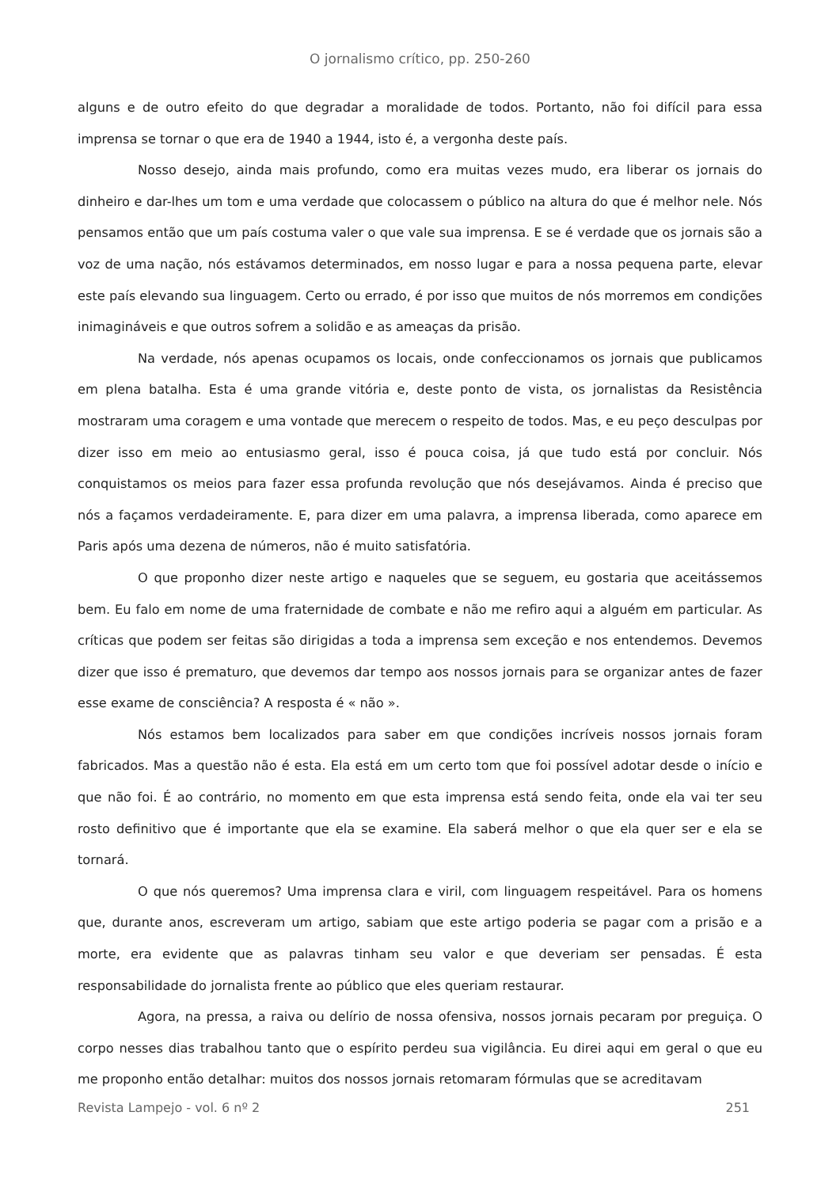O jornalismo crítico, pp. 250-260
alguns e de outro efeito do que degradar a moralidade de todos. Portanto, não foi difícil para essa imprensa se tornar o que era de 1940 a 1944, isto é, a vergonha deste país.
Nosso desejo, ainda mais profundo, como era muitas vezes mudo, era liberar os jornais do dinheiro e dar-lhes um tom e uma verdade que colocassem o público na altura do que é melhor nele. Nós pensamos então que um país costuma valer o que vale sua imprensa. E se é verdade que os jornais são a voz de uma nação, nós estávamos determinados, em nosso lugar e para a nossa pequena parte, elevar este país elevando sua linguagem. Certo ou errado, é por isso que muitos de nós morremos em condições inimagináveis e que outros sofrem a solidão e as ameaças da prisão.
Na verdade, nós apenas ocupamos os locais, onde confeccionamos os jornais que publicamos em plena batalha. Esta é uma grande vitória e, deste ponto de vista, os jornalistas da Resistência mostraram uma coragem e uma vontade que merecem o respeito de todos. Mas, e eu peço desculpas por dizer isso em meio ao entusiasmo geral, isso é pouca coisa, já que tudo está por concluir. Nós conquistamos os meios para fazer essa profunda revolução que nós desejávamos. Ainda é preciso que nós a façamos verdadeiramente. E, para dizer em uma palavra, a imprensa liberada, como aparece em Paris após uma dezena de números, não é muito satisfatória.
O que proponho dizer neste artigo e naqueles que se seguem, eu gostaria que aceitássemos bem. Eu falo em nome de uma fraternidade de combate e não me refiro aqui a alguém em particular. As críticas que podem ser feitas são dirigidas a toda a imprensa sem exceção e nos entendemos. Devemos dizer que isso é prematuro, que devemos dar tempo aos nossos jornais para se organizar antes de fazer esse exame de consciência? A resposta é « não ».
Nós estamos bem localizados para saber em que condições incríveis nossos jornais foram fabricados. Mas a questão não é esta. Ela está em um certo tom que foi possível adotar desde o início e que não foi. É ao contrário, no momento em que esta imprensa está sendo feita, onde ela vai ter seu rosto definitivo que é importante que ela se examine. Ela saberá melhor o que ela quer ser e ela se tornará.
O que nós queremos? Uma imprensa clara e viril, com linguagem respeitável. Para os homens que, durante anos, escreveram um artigo, sabiam que este artigo poderia se pagar com a prisão e a morte, era evidente que as palavras tinham seu valor e que deveriam ser pensadas. É esta responsabilidade do jornalista frente ao público que eles queriam restaurar.
Agora, na pressa, a raiva ou delírio de nossa ofensiva, nossos jornais pecaram por preguiça. O corpo nesses dias trabalhou tanto que o espírito perdeu sua vigilância. Eu direi aqui em geral o que eu me proponho então detalhar: muitos dos nossos jornais retomaram fórmulas que se acreditavam
Revista Lampejo - vol. 6 nº 2 251